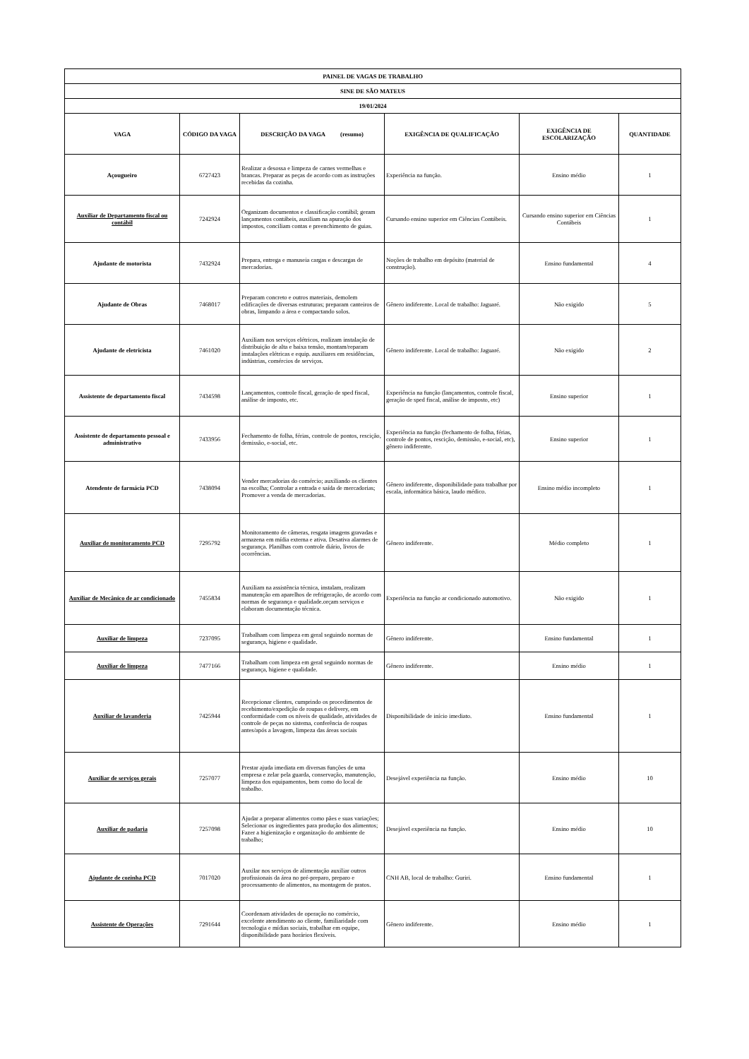| PAINEL DE VAGAS DE TRABALHO | | | | | |
| SINE DE SÃO MATEUS | | | | | |
| 19/01/2024 | | | | | |
| VAGA | CÓDIGO DA VAGA | DESCRIÇÃO DA VAGA (resumo) | EXIGÊNCIA DE QUALIFICAÇÃO | EXIGÊNCIA DE ESCOLARIZAÇÃO | QUANTIDADE |
| Açougueiro | 6727423 | Realizar a desossa e limpeza de carnes vermelhas e brancas. Preparar as peças de acordo com as instruções recebidas da cozinha. | Experiência na função. | Ensino médio | 1 |
| Auxiliar de Departamento fiscal ou contábil | 7242924 | Organizam documentos e classificação contábil; geram lançamentos contábeis, auxiliam na apuração dos impostos, conciliam contas e preenchimento de guias. | Cursando ensino superior em Ciências Contábeis. | Cursando ensino superior em Ciências Contábeis | 1 |
| Ajudante de motorista | 7432924 | Prepara, entrega e manuseia cargas e descargas de mercadorias. | Noções de trabalho em depósito (material de construção). | Ensino fundamental | 4 |
| Ajudante de Obras | 7468017 | Preparam concreto e outros materiais, demolem edificações de diversas estruturas; preparam canteiros de obras, limpando a área e compactando solos. | Gênero indiferente. Local de trabalho: Jaguaré. | Não exigido | 5 |
| Ajudante de eletricista | 7461020 | Auxiliam nos serviços elétricos, realizam instalação de distribuição de alta e baixa tensão, montam/reparam instalações elétricas e equip. auxiliares em residências, indústrias, comércios de serviços. | Gênero indiferente. Local de trabalho: Jaguaré. | Não exigido | 2 |
| Assistente de departamento fiscal | 7434598 | Lançamentos, controle fiscal, geração de sped fiscal, análise de imposto, etc. | Experiência na função (lançamentos, controle fiscal, geração de sped fiscal, análise de imposto, etc) | Ensino superior | 1 |
| Assistente de departamento pessoal e administrativo | 7433956 | Fechamento de folha, férias, controle de pontos, rescição, demissão, e-social, etc. | Experiência na função (fechamento de folha, férias, controle de pontos, rescição, demissão, e-social, etc), gênero indiferente. | Ensino superior | 1 |
| Atendente de farmácia PCD | 7438094 | Vender mercadorias do comércio; auxiliando os clientes na escolha; Controlar a entrada e saída de mercadorias; Promover a venda de mercadorias. | Gênero indiferente, disponibilidade para trabalhar por escala, informática básica, laudo médico. | Ensino médio incompleto | 1 |
| Auxiliar de monitoramento PCD | 7295792 | Monitoramento de câmeras, resgata imagens gravadas e armazena em mídia externa e ativa. Desativa alarmes de segurança. Planilhas com controle diário, livros de ocorrências. | Gênero indiferente. | Médio completo | 1 |
| Auxiliar de Mecânico de ar condicionado | 7455834 | Auxiliam na assistência técnica, instalam, realizam manutenção em aparelhos de refrigeração, de acordo com normas de segurança e qualidade.orçam serviços e elaboram documentação técnica. | Experiência na função ar condicionado automotivo. | Não exigido | 1 |
| Auxiliar de limpeza | 7237095 | Trabalham com limpeza em geral seguindo normas de segurança, higiene e qualidade. | Gênero indiferente. | Ensino fundamental | 1 |
| Auxiliar de limpeza | 7477166 | Trabalham com limpeza em geral seguindo normas de segurança, higiene e qualidade. | Gênero indiferente. | Ensino médio | 1 |
| Auxiliar de lavanderia | 7425944 | Recepcionar clientes, cumprindo os procedimentos de recebimento/expedição de roupas e delivery, em conformidade com os níveis de qualidade, atividades de controle de peças no sistema, conferência de roupas antes/após a lavagem, limpeza das áreas sociais | Disponibilidade de início imediato. | Ensino fundamental | 1 |
| Auxiliar de serviços gerais | 7257077 | Prestar ajuda imediata em diversas funções de uma empresa e zelar pela guarda, conservação, manutenção, limpeza dos equipamentos, bem como do local de trabalho. | Desejável experiência na função. | Ensino médio | 10 |
| Auxiliar de padaria | 7257098 | Ajudar a preparar alimentos como pães e suas variações; Selecionar os ingredientes para produção dos alimentos; Fazer a higienização e organização do ambiente de trabalho; | Desejável experiência na função. | Ensino médio | 10 |
| Ajudante de cozinha PCD | 7017020 | Auxilar nos serviços de alimentação auxiliar outros profissionais da área no pré-preparo, preparo e processamento de alimentos, na montagem de pratos. | CNH AB, local de trabalho: Guriri. | Ensino fundamental | 1 |
| Assistente de Operações | 7291644 | Coordenam atividades de operação no comércio, excelente atendimento ao cliente, familiaridade com tecnologia e mídias sociais, trabalhar em equipe, disponibilidade para horários flexíveis. | Gênero indiferente. | Ensino médio | 1 |